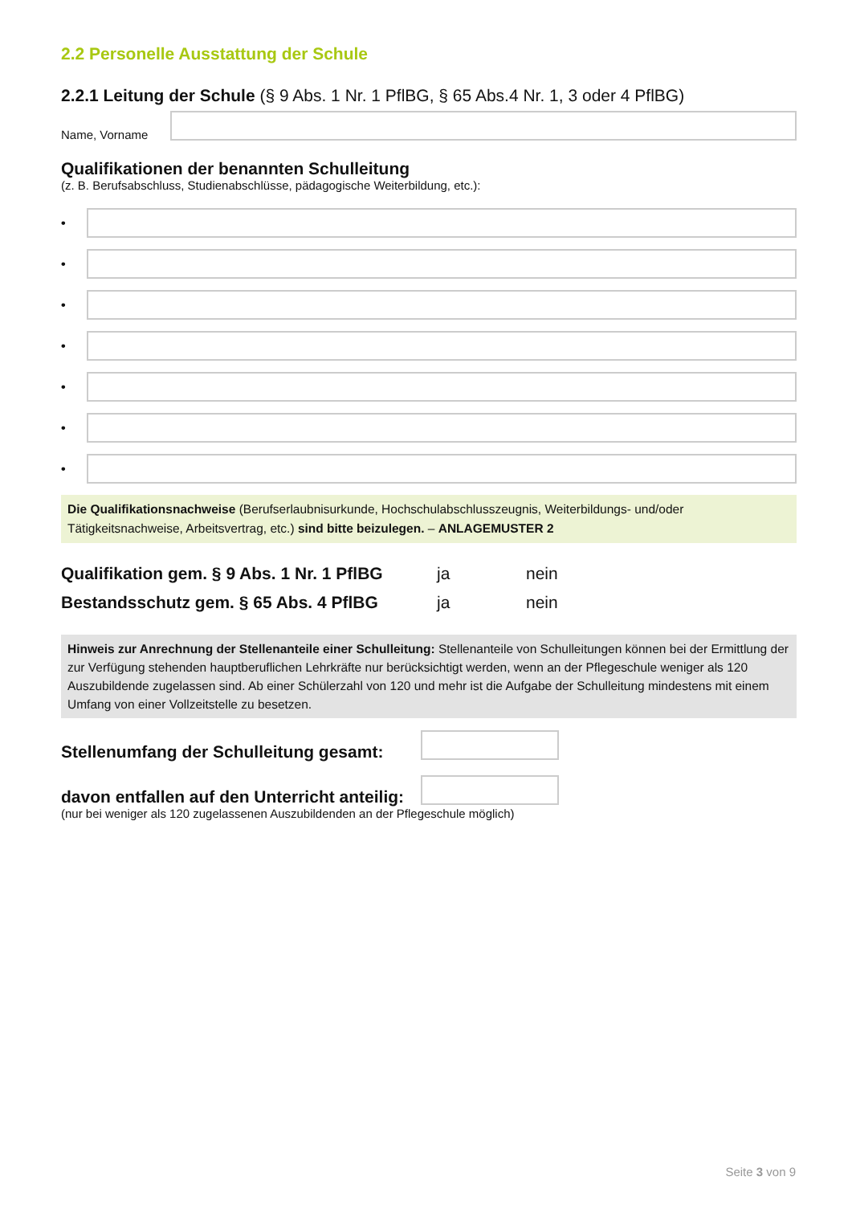2.2 Personelle Ausstattung der Schule
2.2.1 Leitung der Schule (§ 9 Abs. 1 Nr. 1 PflBG, § 65 Abs.4 Nr. 1, 3 oder 4 PflBG)
Name, Vorname
Qualifikationen der benannten Schulleitung
(z. B. Berufsabschluss, Studienabschlüsse, pädagogische Weiterbildung, etc.):
•
•
•
•
•
•
•
Die Qualifikationsnachweise (Berufserlaubnisurkunde, Hochschulabschlusszeugnis, Weiterbildungs- und/oder Tätigkeitsnachweise, Arbeitsvertrag, etc.) sind bitte beizulegen. – ANLAGEMUSTER 2
Qualifikation gem. § 9 Abs. 1 Nr. 1 PflBG ja nein
Bestandsschutz gem. § 65 Abs. 4 PflBG ja nein
Hinweis zur Anrechnung der Stellenanteile einer Schulleitung: Stellenanteile von Schulleitungen können bei der Ermittlung der zur Verfügung stehenden hauptberuflichen Lehrkräfte nur berücksichtigt werden, wenn an der Pflegeschule weniger als 120 Auszubildende zugelassen sind. Ab einer Schülerzahl von 120 und mehr ist die Aufgabe der Schulleitung mindestens mit einem Umfang von einer Vollzeitstelle zu besetzen.
Stellenumfang der Schulleitung gesamt:
davon entfallen auf den Unterricht anteilig:
(nur bei weniger als 120 zugelassenen Auszubildenden an der Pflegeschule möglich)
Seite 3 von 9